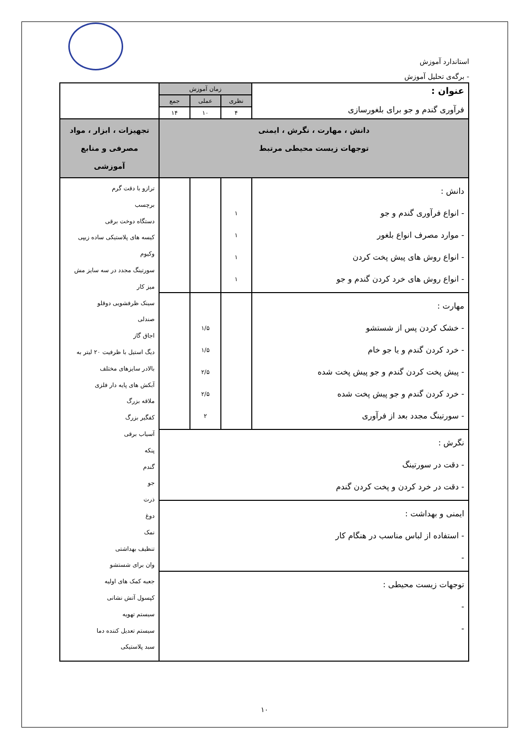استاندارد آموزش
- برگه‌ی تحلیل آموزش
| عنوان : فرآوری گندم و جو برای بلغورسازی | زمان آموزش | | | |
| | نظری | عملی | جمع | |
| | ۴ | ۱۰ | ۱۴ | |
| دانش ، مهارت ، نگرش ، ایمنی توجهات زیست محیطی مرتبط | | | | تجهیزات ، ابزار ، مواد مصرفی و منابع آموزشی |
| دانش : - انواع فرآوری گندم و جو - موارد مصرف انواع بلغور - انواع روش های پیش پخت کردن - انواع روش های خرد کردن گندم و جو | ۱ ۱ ۱ ۱ | | | ترازو با دقت گرم برچسب دستگاه دوخت برقی کیسه های پلاستیکی ساده زیپی وکیوم سورتینگ مجدد در سه سایز مش میز کار سینک ظرفشویی دوقلو صندلی اجاق گاز دیگ استیل با ظرفیت ۲۰ لیتر به بالادر سایزهای مختلف آبکش های پایه دار فلزی ملاقه بزرگ کفگیر بزرگ آسیاب برقی پنکه گندم جو ذرت دوغ نمک تنظیف بهداشتی وان برای شستشو جعبه کمک های اولیه کپسول آتش نشانی سیستم تهویه سیستم تعدیل کننده دما سبد پلاستیکی |
| مهارت : - خشک کردن پس از شستشو - خرد کردن گندم و یا جو خام - پیش پخت کردن گندم و جو پیش پخت شده - خرد کردن گندم و جو پیش پخت شده - سورتینگ مجدد بعد از فرآوری | | ۱/۵ ۱/۵ ۲/۵ ۲/۵ ۲ | | |
| نگرش : - دقت در سورتینگ - دقت در خرد کردن و پخت کردن گندم | | | | |
| ایمنی و بهداشت : - استفاده از لباس مناسب در هنگام کار - | | | | |
| توجهات زیست محیطی : - - | | | | |
۱۰